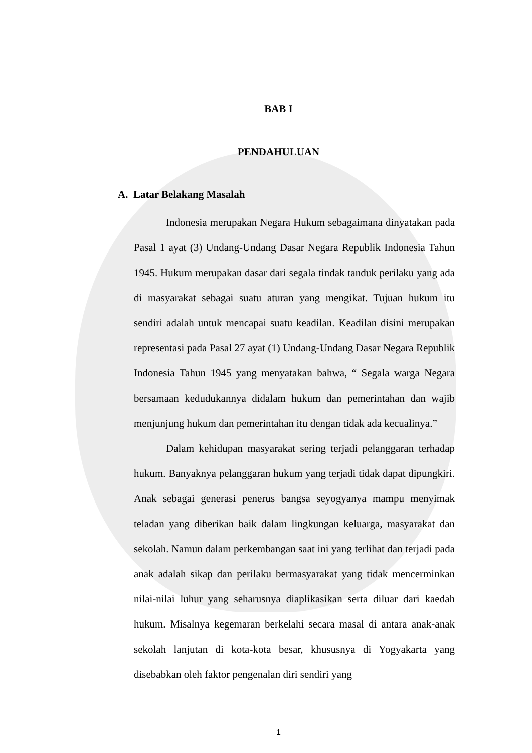BAB I
PENDAHULUAN
A. Latar Belakang Masalah
Indonesia merupakan Negara Hukum sebagaimana dinyatakan pada Pasal 1 ayat (3) Undang-Undang Dasar Negara Republik Indonesia Tahun 1945. Hukum merupakan dasar dari segala tindak tanduk perilaku yang ada di masyarakat sebagai suatu aturan yang mengikat. Tujuan hukum itu sendiri adalah untuk mencapai suatu keadilan. Keadilan disini merupakan representasi pada Pasal 27 ayat (1) Undang-Undang Dasar Negara Republik Indonesia Tahun 1945 yang menyatakan bahwa, “ Segala warga Negara bersamaan kedudukannya didalam hukum dan pemerintahan dan wajib menjunjung hukum dan pemerintahan itu dengan tidak ada kecualinya.”
Dalam kehidupan masyarakat sering terjadi pelanggaran terhadap hukum. Banyaknya pelanggaran hukum yang terjadi tidak dapat dipungkiri. Anak sebagai generasi penerus bangsa seyogyanya mampu menyimak teladan yang diberikan baik dalam lingkungan keluarga, masyarakat dan sekolah. Namun dalam perkembangan saat ini yang terlihat dan terjadi pada anak adalah sikap dan perilaku bermasyarakat yang tidak mencerminkan nilai-nilai luhur yang seharusnya diaplikasikan serta diluar dari kaedah hukum. Misalnya kegemaran berkelahi secara masal di antara anak-anak sekolah lanjutan di kota-kota besar, khususnya di Yogyakarta yang disebabkan oleh faktor pengenalan diri sendiri yang
1